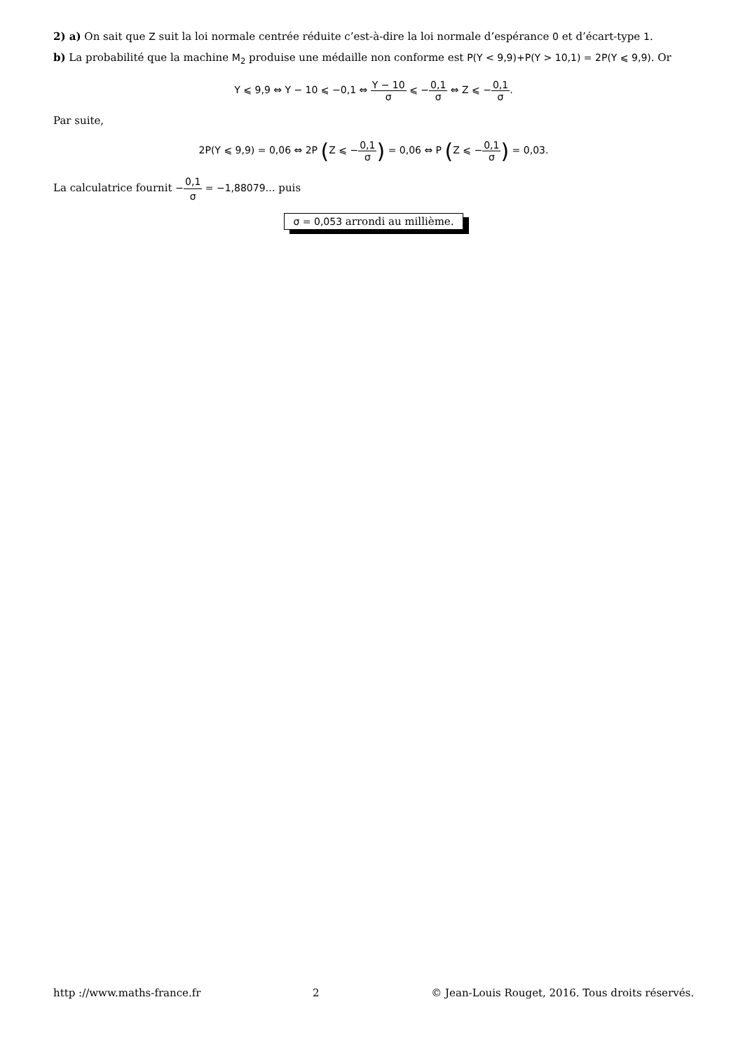2) a) On sait que Z suit la loi normale centrée réduite c’est-à-dire la loi normale d’espérance 0 et d’écart-type 1.
b) La probabilité que la machine M<sub>2</sub> produise une médaille non conforme est P(Y < 9,9)+P(Y > 10,1) = 2P(Y ⩽ 9,9). Or
Y ⩽ 9,9 ⇔ Y − 10 ⩽ −0,1 ⇔ Y − 10 σ ⩽ −0,1 σ ⇔ Z ⩽ −0,1 σ.
Par suite,
2P(Y ⩽ 9,9) = 0,06 ⇔ 2P (Z ⩽ −0,1 σ) = 0,06 ⇔ P (Z ⩽ −0,1 σ) = 0,03.
La calculatrice fournit −0,1 σ = −1,88079… puis
σ = 0,053 arrondi au millième.
http ://www.maths-france.fr 2 © Jean-Louis Rouget, 2016. Tous droits réservés.